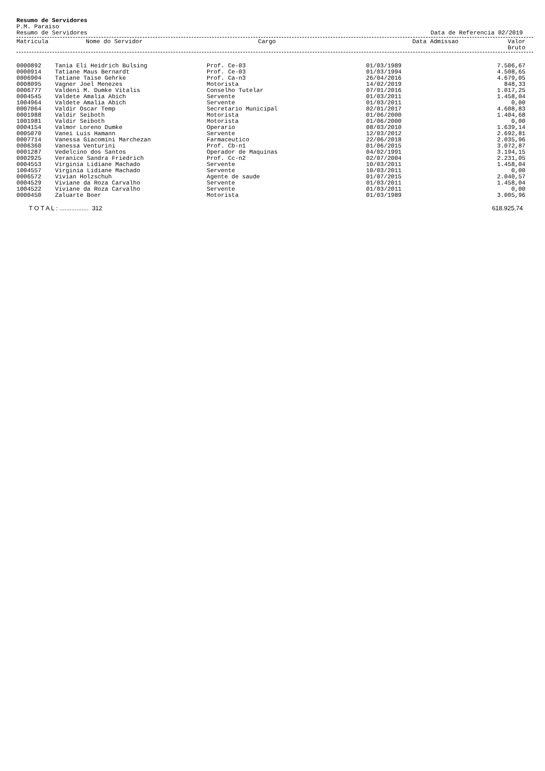Resumo de Servidores
P.M. Paraiso
Resumo de Servidores Data de Referencia 02/2019
| Matricula | Nome do Servidor | Cargo | Data Admissao | Valor Bruto |
| --- | --- | --- | --- | --- |
| 0000892 | Tania Eli Heidrich Bulsing | Prof. Ce-03 | 01/03/1989 | 7.506,67 |
| 0000914 | Tatiane Maus Bernardt | Prof. Ce-03 | 01/03/1994 | 4.508,65 |
| 0006904 | Tatiane Taise Gehrke | Prof. Ca-n3 | 26/04/2016 | 4.679,05 |
| 0008095 | Vagner Joel Menezes | Motorista | 14/02/2019 | 848,33 |
| 0006777 | Valdeni M. Dumke Vitalis | Conselho Tutelar | 07/01/2016 | 1.017,25 |
| 0004545 | Valdete Amalia Abich | Servente | 01/03/2011 | 1.458,04 |
| 1004964 | Valdete Amalia Abich | Servente | 01/03/2011 | 0,00 |
| 0007064 | Valdir Oscar Temp | Secretario Municipal | 02/01/2017 | 4.608,83 |
| 0001988 | Valdir Seiboth | Motorista | 01/06/2000 | 1.404,68 |
| 1001981 | Valdir Seiboth | Motorista | 01/06/2000 | 0,00 |
| 0004154 | Valmor Loreno Dumke | Operario | 08/03/2010 | 1.639,14 |
| 0005070 | Vanei Luis Hamann | Servente | 12/03/2012 | 2.692,81 |
| 0007714 | Vanessa Giacomini Marchezan | Farmaceutico | 22/06/2018 | 2.035,96 |
| 0006360 | Vanessa Venturini | Prof. Cb-n1 | 01/06/2015 | 3.072,87 |
| 0001287 | Vedelcino dos Santos | Operador de Maquinas | 04/02/1991 | 3.194,15 |
| 0002925 | Veranice Sandra Friedrich | Prof. Cc-n2 | 02/07/2004 | 2.231,05 |
| 0004553 | Virginia Lidiane Machado | Servente | 10/03/2011 | 1.458,04 |
| 1004557 | Virginia Lidiane Machado | Servente | 10/03/2011 | 0,00 |
| 0006572 | Vivian Holzschuh | Agente de saude | 01/07/2015 | 2.040,57 |
| 0004529 | Viviane da Roza Carvalho | Servente | 01/03/2011 | 1.458,04 |
| 1004522 | Viviane da Roza Carvalho | Servente | 01/03/2011 | 0,00 |
| 0000450 | Zaluarte Boer | Motorista | 01/03/1989 | 3.005,96 |
T O T A L : ................. 312 618.925,74